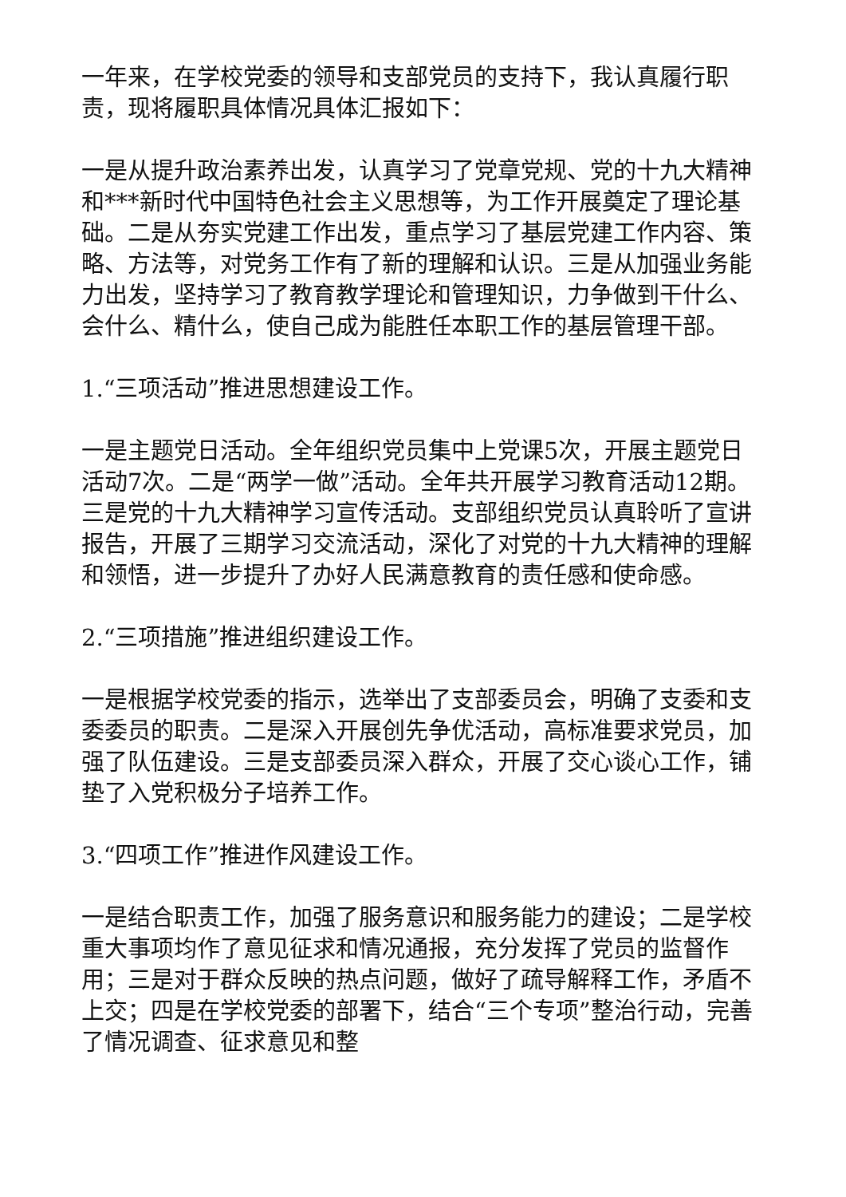一年来，在学校党委的领导和支部党员的支持下，我认真履行职责，现将履职具体情况具体汇报如下：
一是从提升政治素养出发，认真学习了党章党规、党的十九大精神和***新时代中国特色社会主义思想等，为工作开展奠定了理论基础。二是从夯实党建工作出发，重点学习了基层党建工作内容、策略、方法等，对党务工作有了新的理解和认识。三是从加强业务能力出发，坚持学习了教育教学理论和管理知识，力争做到干什么、会什么、精什么，使自己成为能胜任本职工作的基层管理干部。
1.“三项活动”推进思想建设工作。
一是主题党日活动。全年组织党员集中上党课5次，开展主题党日活动7次。二是“两学一做”活动。全年共开展学习教育活动12期。三是党的十九大精神学习宣传活动。支部组织党员认真聆听了宣讲报告，开展了三期学习交流活动，深化了对党的十九大精神的理解和领悟，进一步提升了办好人民满意教育的责任感和使命感。
2.“三项措施”推进组织建设工作。
一是根据学校党委的指示，选举出了支部委员会，明确了支委和支委委员的职责。二是深入开展创先争优活动，高标准要求党员，加强了队伍建设。三是支部委员深入群众，开展了交心谈心工作，铺垫了入党积极分子培养工作。
3.“四项工作”推进作风建设工作。
一是结合职责工作，加强了服务意识和服务能力的建设；二是学校重大事项均作了意见征求和情况通报，充分发挥了党员的监督作用；三是对于群众反映的热点问题，做好了疏导解释工作，矛盾不上交；四是在学校党委的部署下，结合“三个专项”整治行动，完善了情况调查、征求意见和整